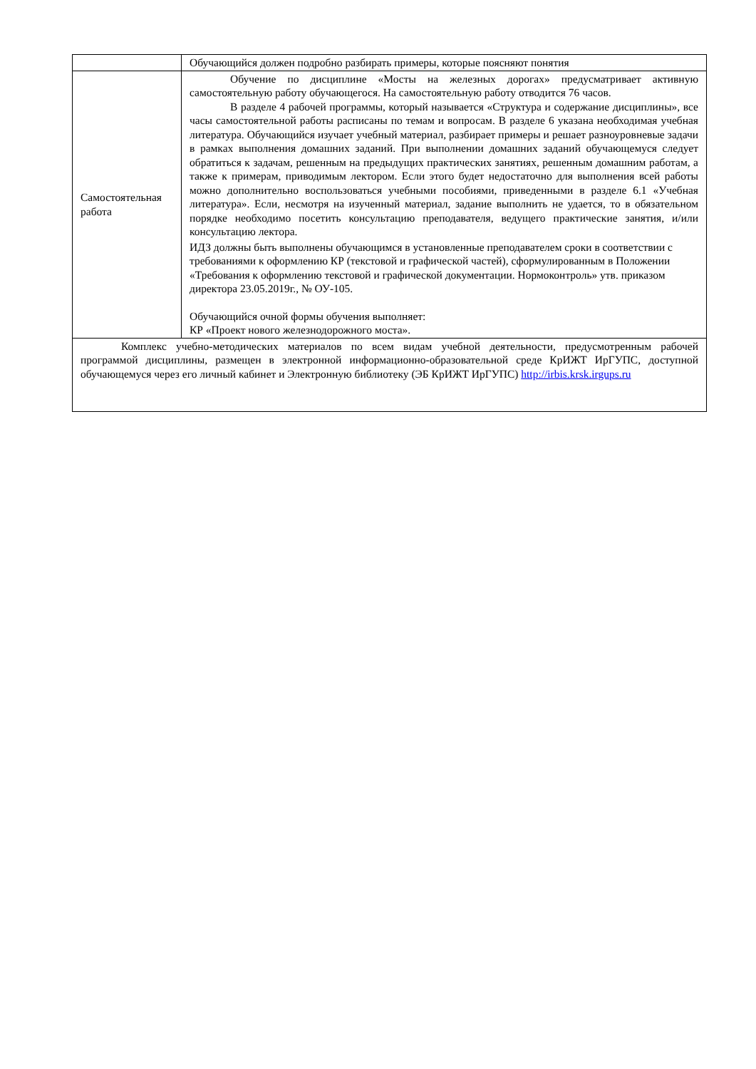| | Обучающийся должен подробно разбирать примеры, которые поясняют понятия |
| Самостоятельная работа | Обучение по дисциплине «Мосты на железных дорогах» предусматривает активную самостоятельную работу обучающегося. На самостоятельную работу отводится 76 часов. В разделе 4 рабочей программы, который называется «Структура и содержание дисциплины», все часы самостоятельной работы расписаны по темам и вопросам. В разделе 6 указана необходимая учебная литература. Обучающийся изучает учебный материал, разбирает примеры и решает разноуровневые задачи в рамках выполнения домашних заданий. При выполнении домашних заданий обучающемуся следует обратиться к задачам, решенным на предыдущих практических занятиях, решенным домашним работам, а также к примерам, приводимым лектором. Если этого будет недостаточно для выполнения всей работы можно дополнительно воспользоваться учебными пособиями, приведенными в разделе 6.1 «Учебная литература». Если, несмотря на изученный материал, задание выполнить не удается, то в обязательном порядке необходимо посетить консультацию преподавателя, ведущего практические занятия, и/или консультацию лектора. ИДЗ должны быть выполнены обучающимся в установленные преподавателем сроки в соответствии с требованиями к оформлению КР (текстовой и графической частей), сформулированным в Положении «Требования к оформлению текстовой и графической документации. Нормоконтроль» утв. приказом директора 23.05.2019г., № ОУ-105. Обучающийся очной формы обучения выполняет: КР «Проект нового железнодорожного моста». |
| Комплекс учебно-методических материалов по всем видам учебной деятельности, предусмотренным рабочей программой дисциплины, размещен в электронной информационно-образовательной среде КрИЖТ ИрГУПС, доступной обучающемуся через его личный кабинет и Электронную библиотеку (ЭБ КрИЖТ ИрГУПС) http://irbis.krsk.irgups.ru | |